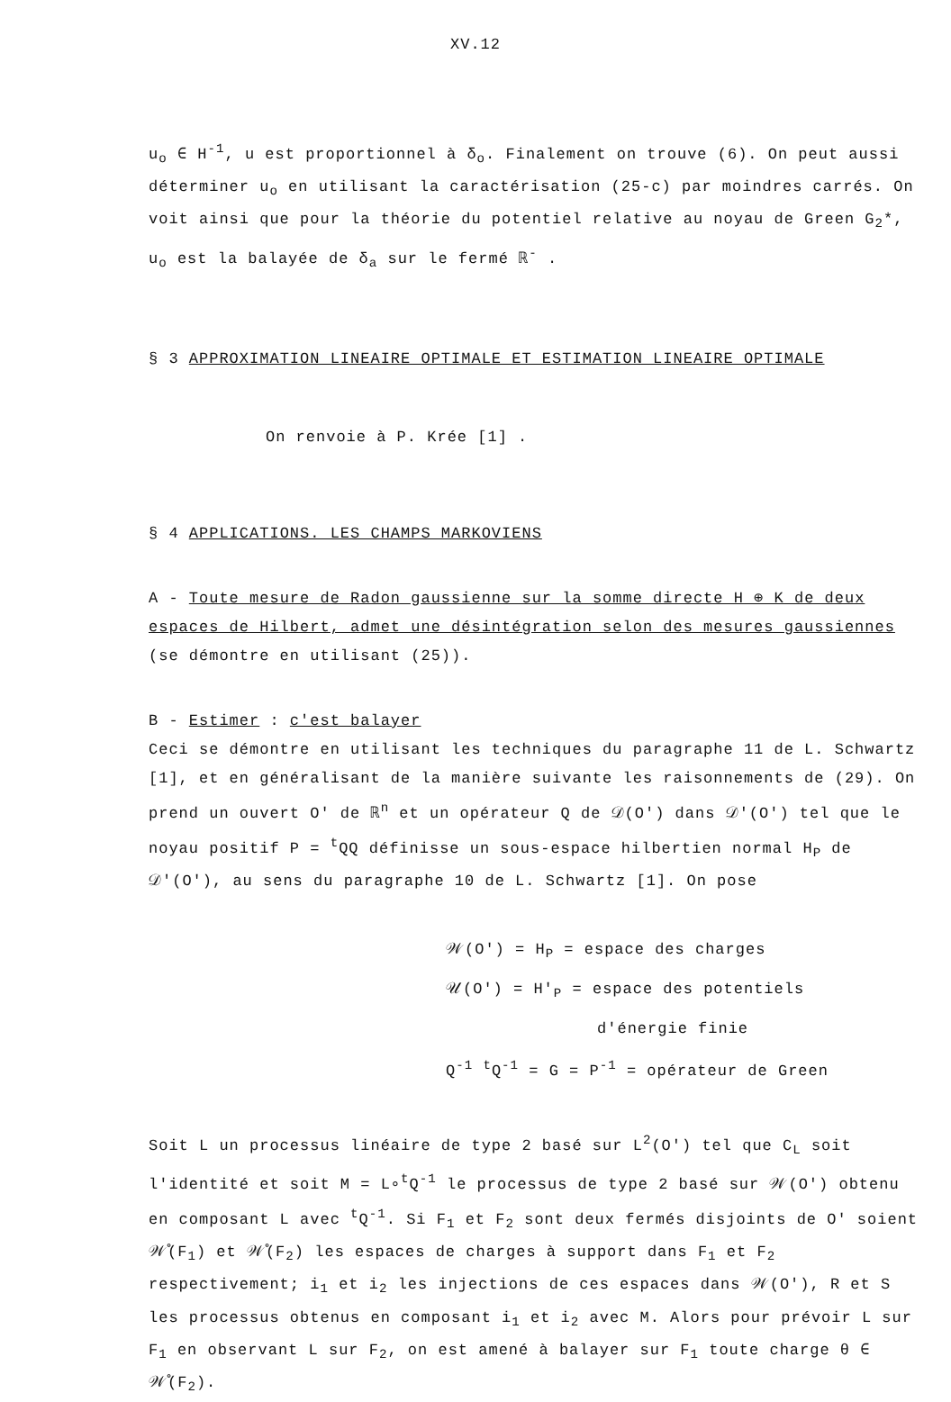XV.12
u<sub>o</sub> ∈ H<sup>-1</sup>, u est proportionnel à δ<sub>o</sub>. Finalement on trouve (6). On peut aussi déterminer u<sub>o</sub> en utilisant la caractérisation (25-c) par moindres carrés. On voit ainsi que pour la théorie du potentiel relative au noyau de Green G<sub>2</sub>*, u<sub>o</sub> est la balayée de δ<sub>a</sub> sur le fermé ℝ<sup>-</sup> .
§ 3 APPROXIMATION LINEAIRE OPTIMALE ET ESTIMATION LINEAIRE OPTIMALE
On renvoie à P. Krée [1] .
§ 4 APPLICATIONS. LES CHAMPS MARKOVIENS
A - Toute mesure de Radon gaussienne sur la somme directe H ⊕ K de deux espaces de Hilbert, admet une désintégration selon des mesures gaussiennes (se démontre en utilisant (25)).
B - Estimer : c'est balayer
Ceci se démontre en utilisant les techniques du paragraphe 11 de L. Schwartz [1], et en généralisant de la manière suivante les raisonnements de (29). On prend un ouvert O' de ℝ<sup>n</sup> et un opérateur Q de 𝒟(O') dans 𝒟'(O') tel que le noyau positif P = <sup>t</sup>QQ définisse un sous-espace hilbertien normal H<sub>P</sub> de 𝒟'(O'), au sens du paragraphe 10 de L. Schwartz [1]. On pose
𝒲(O') = H<sub>P</sub> = espace des charges
𝒰(O') = H'<sub>P</sub> = espace des potentiels
d'énergie finie
Q<sup>-1</sup> <sup>t</sup>Q<sup>-1</sup> = G = P<sup>-1</sup> = opérateur de Green
Soit L un processus linéaire de type 2 basé sur L<sup>2</sup>(O') tel que C<sub>L</sub> soit l'identité et soit M = L∘<sup>t</sup>Q<sup>-1</sup> le processus de type 2 basé sur 𝒲(O') obtenu en composant L avec <sup>t</sup>Q<sup>-1</sup>. Si F<sub>1</sub> et F<sub>2</sub> sont deux fermés disjoints de O' soient 𝒲̊(F<sub>1</sub>) et 𝒲̊(F<sub>2</sub>) les espaces de charges à support dans F<sub>1</sub> et F<sub>2</sub> respectivement; i<sub>1</sub> et i<sub>2</sub> les injections de ces espaces dans 𝒲(O'), R et S les processus obtenus en composant i<sub>1</sub> et i<sub>2</sub> avec M. Alors pour prévoir L sur F<sub>1</sub> en observant L sur F<sub>2</sub>, on est amené à balayer sur F<sub>1</sub> toute charge θ ∈ 𝒲̊(F<sub>2</sub>).